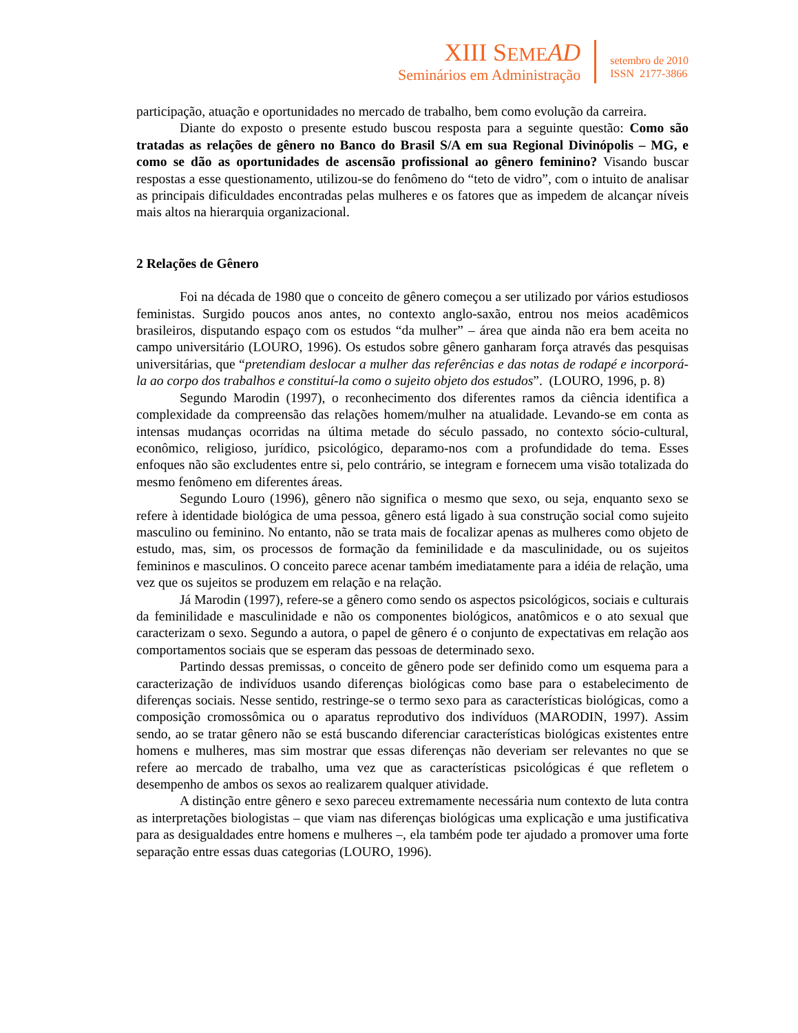XIII SEME AD
Seminários em Administração
setembro de 2010
ISSN 2177-3866
participação, atuação e oportunidades no mercado de trabalho, bem como evolução da carreira.
Diante do exposto o presente estudo buscou resposta para a seguinte questão: Como são tratadas as relações de gênero no Banco do Brasil S/A em sua Regional Divinópolis – MG, e como se dão as oportunidades de ascensão profissional ao gênero feminino? Visando buscar respostas a esse questionamento, utilizou-se do fenômeno do “teto de vidro”, com o intuito de analisar as principais dificuldades encontradas pelas mulheres e os fatores que as impedem de alcançar níveis mais altos na hierarquia organizacional.
2 Relações de Gênero
Foi na década de 1980 que o conceito de gênero começou a ser utilizado por vários estudiosos feministas. Surgido poucos anos antes, no contexto anglo-saxão, entrou nos meios acadêmicos brasileiros, disputando espaço com os estudos “da mulher” – área que ainda não era bem aceita no campo universitário (LOURO, 1996). Os estudos sobre gênero ganharam força através das pesquisas universitárias, que “pretendiam deslocar a mulher das referências e das notas de rodapé e incorporá-la ao corpo dos trabalhos e constituí-la como o sujeito objeto dos estudos”. (LOURO, 1996, p. 8)
Segundo Marodin (1997), o reconhecimento dos diferentes ramos da ciência identifica a complexidade da compreensão das relações homem/mulher na atualidade. Levando-se em conta as intensas mudanças ocorridas na última metade do século passado, no contexto sócio-cultural, econômico, religioso, jurídico, psicológico, deparamo-nos com a profundidade do tema. Esses enfoques não são excludentes entre si, pelo contrário, se integram e fornecem uma visão totalizada do mesmo fenômeno em diferentes áreas.
Segundo Louro (1996), gênero não significa o mesmo que sexo, ou seja, enquanto sexo se refere à identidade biológica de uma pessoa, gênero está ligado à sua construção social como sujeito masculino ou feminino. No entanto, não se trata mais de focalizar apenas as mulheres como objeto de estudo, mas, sim, os processos de formação da feminilidade e da masculinidade, ou os sujeitos femininos e masculinos. O conceito parece acenar também imediatamente para a idéia de relação, uma vez que os sujeitos se produzem em relação e na relação.
Já Marodin (1997), refere-se a gênero como sendo os aspectos psicológicos, sociais e culturais da feminilidade e masculinidade e não os componentes biológicos, anatômicos e o ato sexual que caracterizam o sexo. Segundo a autora, o papel de gênero é o conjunto de expectativas em relação aos comportamentos sociais que se esperam das pessoas de determinado sexo.
Partindo dessas premissas, o conceito de gênero pode ser definido como um esquema para a caracterização de indivíduos usando diferenças biológicas como base para o estabelecimento de diferenças sociais. Nesse sentido, restringe-se o termo sexo para as características biológicas, como a composição cromossômica ou o aparatus reprodutivo dos indivíduos (MARODIN, 1997). Assim sendo, ao se tratar gênero não se está buscando diferenciar características biológicas existentes entre homens e mulheres, mas sim mostrar que essas diferenças não deveriam ser relevantes no que se refere ao mercado de trabalho, uma vez que as características psicológicas é que refletem o desempenho de ambos os sexos ao realizarem qualquer atividade.
A distinção entre gênero e sexo pareceu extremamente necessária num contexto de luta contra as interpretações biologistas – que viam nas diferenças biológicas uma explicação e uma justificativa para as desigualdades entre homens e mulheres –, ela também pode ter ajudado a promover uma forte separação entre essas duas categorias (LOURO, 1996).